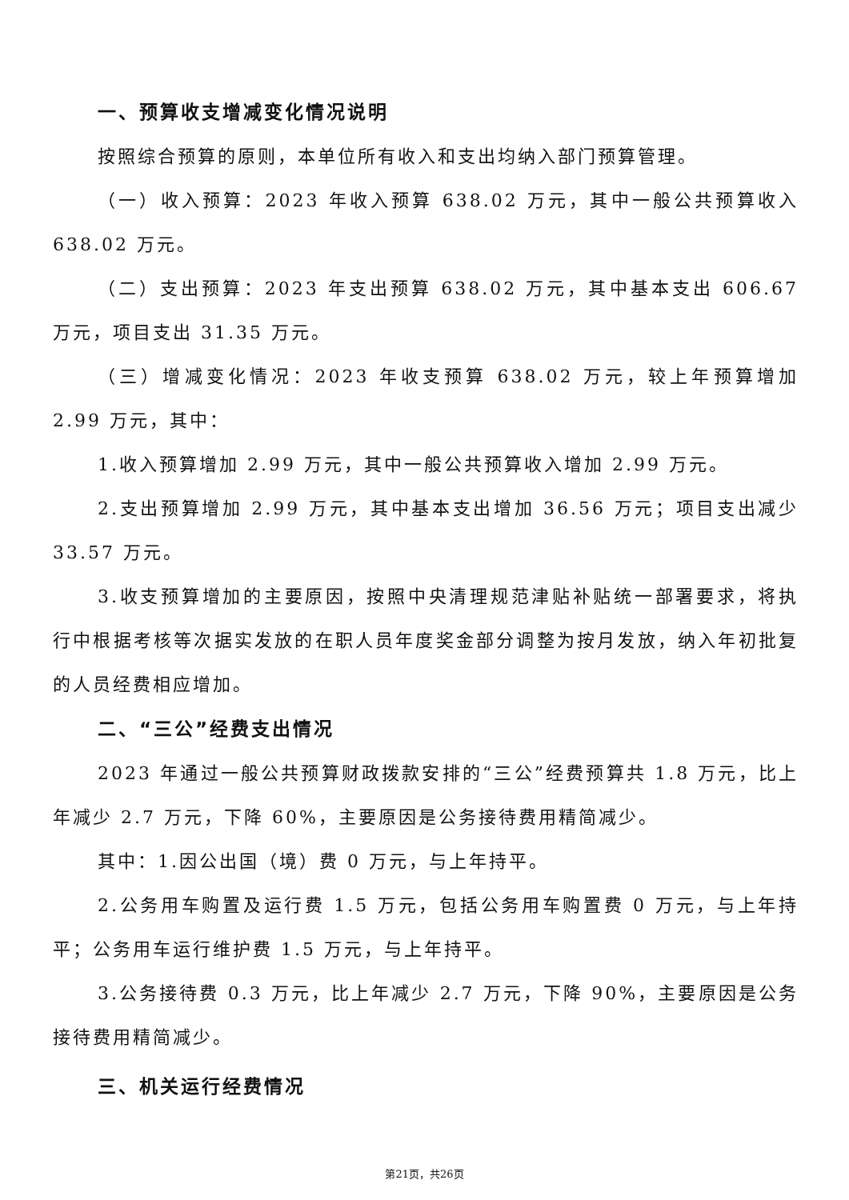一、预算收支增减变化情况说明
按照综合预算的原则，本单位所有收入和支出均纳入部门预算管理。
（一）收入预算：2023 年收入预算 638.02 万元，其中一般公共预算收入 638.02 万元。
（二）支出预算：2023 年支出预算 638.02 万元，其中基本支出 606.67 万元，项目支出 31.35 万元。
（三）增减变化情况：2023 年收支预算 638.02 万元，较上年预算增加 2.99 万元，其中：
1.收入预算增加 2.99 万元，其中一般公共预算收入增加 2.99 万元。
2.支出预算增加 2.99 万元，其中基本支出增加 36.56 万元；项目支出减少 33.57 万元。
3.收支预算增加的主要原因，按照中央清理规范津贴补贴统一部署要求，将执行中根据考核等次据实发放的在职人员年度奖金部分调整为按月发放，纳入年初批复的人员经费相应增加。
二、“三公”经费支出情况
2023 年通过一般公共预算财政拨款安排的“三公”经费预算共 1.8 万元，比上年减少 2.7 万元，下降 60%，主要原因是公务接待费用精简减少。
其中：1.因公出国（境）费 0 万元，与上年持平。
2.公务用车购置及运行费 1.5 万元，包括公务用车购置费 0 万元，与上年持平；公务用车运行维护费 1.5 万元，与上年持平。
3.公务接待费 0.3 万元，比上年减少 2.7 万元，下降 90%，主要原因是公务接待费用精简减少。
三、机关运行经费情况
第21页，共26页